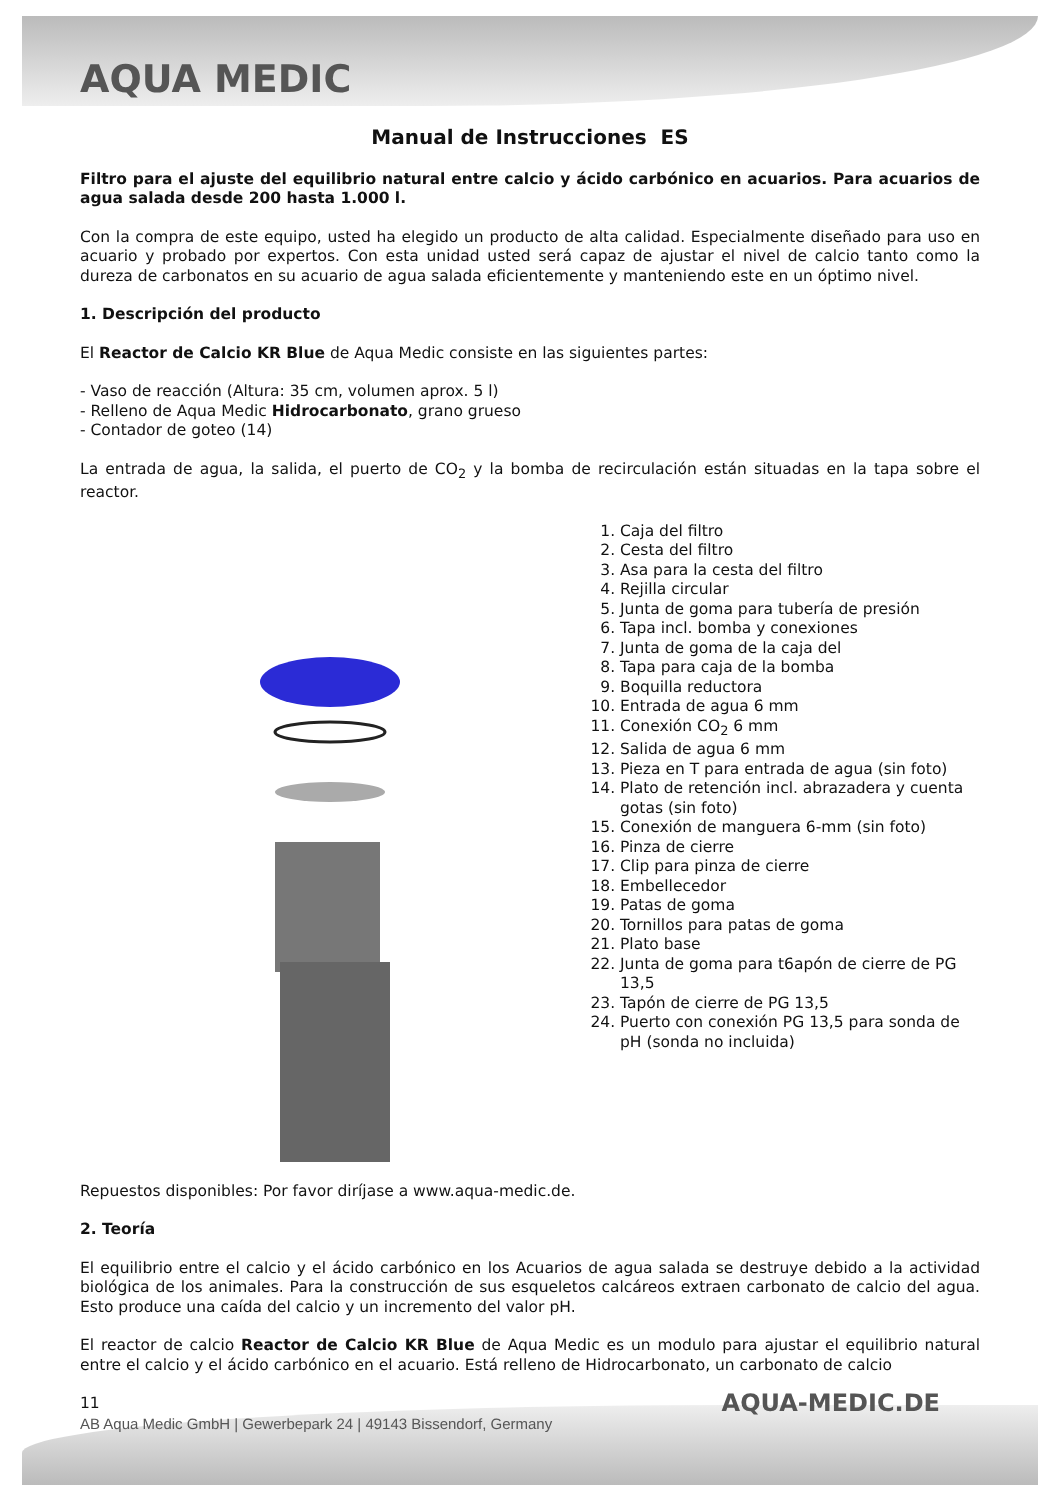AQUA MEDIC
Manual de Instrucciones ES
Filtro para el ajuste del equilibrio natural entre calcio y ácido carbónico en acuarios. Para acuarios de agua salada desde 200 hasta 1.000 l.
Con la compra de este equipo, usted ha elegido un producto de alta calidad. Especialmente diseñado para uso en acuario y probado por expertos. Con esta unidad usted será capaz de ajustar el nivel de calcio tanto como la dureza de carbonatos en su acuario de agua salada eficientemente y manteniendo este en un óptimo nivel.
1. Descripción del producto
El Reactor de Calcio KR Blue de Aqua Medic consiste en las siguientes partes:
- Vaso de reacción (Altura: 35 cm, volumen aprox. 5 l)
- Relleno de Aqua Medic Hidrocarbonato, grano grueso
- Contador de goteo (14)
La entrada de agua, la salida, el puerto de CO<sub>2</sub> y la bomba de recirculación están situadas en la tapa sobre el reactor.
1. Caja del filtro
2. Cesta del filtro
3. Asa para la cesta del filtro
4. Rejilla circular
5. Junta de goma para tubería de presión
6. Tapa incl. bomba y conexiones
7. Junta de goma de la caja del
8. Tapa para caja de la bomba
9. Boquilla reductora
10. Entrada de agua 6 mm
11. Conexión CO<sub>2</sub> 6 mm
12. Salida de agua 6 mm
13. Pieza en T para entrada de agua (sin foto)
14. Plato de retención incl. abrazadera y cuenta gotas (sin foto)
15. Conexión de manguera 6-mm (sin foto)
16. Pinza de cierre
17. Clip para pinza de cierre
18. Embellecedor
19. Patas de goma
20. Tornillos para patas de goma
21. Plato base
22. Junta de goma para t6apón de cierre de PG 13,5
23. Tapón de cierre de PG 13,5
24. Puerto con conexión PG 13,5 para sonda de pH (sonda no incluida)
Repuestos disponibles: Por favor diríjase a www.aqua-medic.de.
2. Teoría
El equilibrio entre el calcio y el ácido carbónico en los Acuarios de agua salada se destruye debido a la actividad biológica de los animales. Para la construcción de sus esqueletos calcáreos extraen carbonato de calcio del agua. Esto produce una caída del calcio y un incremento del valor pH.
El reactor de calcio Reactor de Calcio KR Blue de Aqua Medic es un modulo para ajustar el equilibrio natural entre el calcio y el ácido carbónico en el acuario. Está relleno de Hidrocarbonato, un carbonato de calcio
11
AB Aqua Medic GmbH | Gewerbepark 24 | 49143 Bissendorf, Germany
AQUA-MEDIC.DE